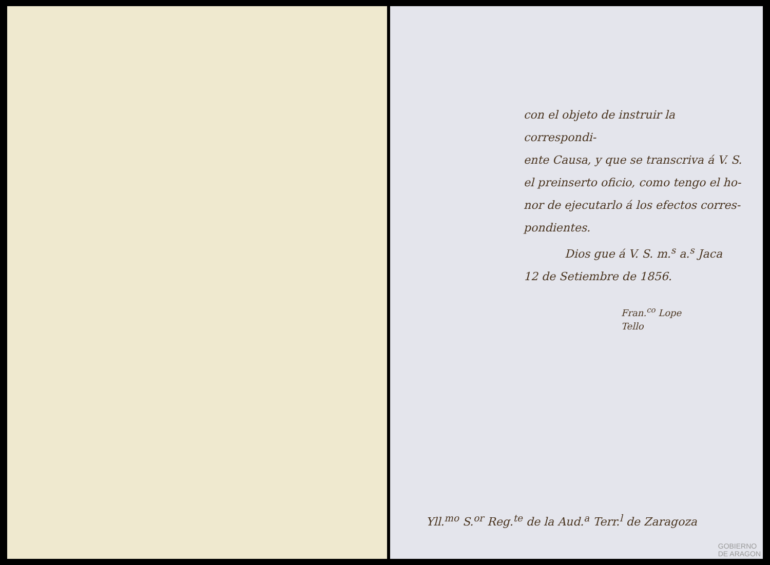con el objeto de instruir la correspondi-
ente Causa, y que se transcriva á V. S.
el preinserto oficio, como tengo el ho-
nor de ejecutarlo á los efectos corres-
pondientes.
Dios gue á V. S. m.<sup>s</sup> a.<sup>s</sup> Jaca
12 de Setiembre de 1856.
Fran.<sup>co</sup> Lope
Tello
Yll.<sup>mo</sup> S.<sup>or</sup> Reg.<sup>te</sup> de la Aud.<sup>a</sup> Terr.<sup>l</sup> de Zaragoza
GOBIERNO
DE ARAGON